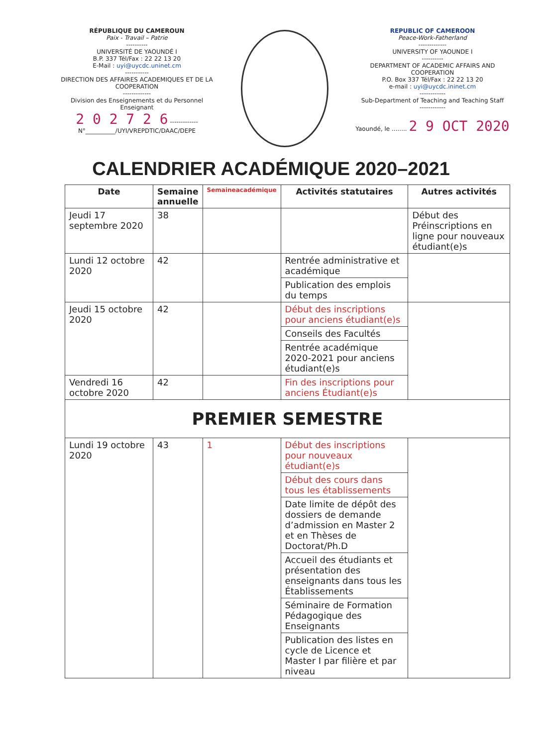RÉPUBLIQUE DU CAMEROUN
Paix - Travail – Patrie
----------
UNIVERSITÉ DE YAOUNDÉ I
B.P. 337 Tél/Fax : 22 22 13 20
E-Mail : uyi@uycdc.uninet.cm
-----------
DIRECTION DES AFFAIRES ACADEMIQUES ET DE LA COOPERATION
-------------
Division des Enseignements et du Personnel Enseignant
2 0 2 7 2 6 -------------
N°__________/UYI/VREPDTIC/DAAC/DEPE
REPUBLIC OF CAMEROON
Peace-Work-Fatherland
-------------
UNIVERSITY OF YAOUNDE I
----------
DEPARTMENT OF ACADEMIC AFFAIRS AND COOPERATION
P.O. Box 337 Tél/Fax : 22 22 13 20
e-mail : uyi@uycdc.ininet.cm
------------
Sub-Department of Teaching and Teaching Staff
------------
Yaoundé, le ........ 2 9 OCT 2020
CALENDRIER ACADÉMIQUE 2020–2021
| Date | Semaine annuelle | Semaineacadémique | Activités statutaires | Autres activités |
| --- | --- | --- | --- | --- |
| Jeudi 17 septembre 2020 | 38 | | | Début des Préinscriptions en ligne pour nouveaux étudiant(e)s |
| Lundi 12 octobre 2020 | 42 | | Rentrée administrative et académique | |
| | | | Publication des emplois du temps | |
| Jeudi 15 octobre 2020 | 42 | | Début des inscriptions pour anciens étudiant(e)s | |
| | | | Conseils des Facultés | |
| | | | Rentrée académique 2020-2021 pour anciens étudiant(e)s | |
| Vendredi 16 octobre 2020 | 42 | | Fin des inscriptions pour anciens Étudiant(e)s | |
| PREMIER SEMESTRE | | | | |
| Lundi 19 octobre 2020 | 43 | 1 | Début des inscriptions pour nouveaux étudiant(e)s | |
| | | | Début des cours dans tous les établissements | |
| | | | Date limite de dépôt des dossiers de demande d’admission en Master 2 et en Thèses de Doctorat/Ph.D | |
| | | | Accueil des étudiants et présentation des enseignants dans tous les Établissements | |
| | | | Séminaire de Formation Pédagogique des Enseignants | |
| | | | Publication des listes en cycle de Licence et Master I par filière et par niveau | |